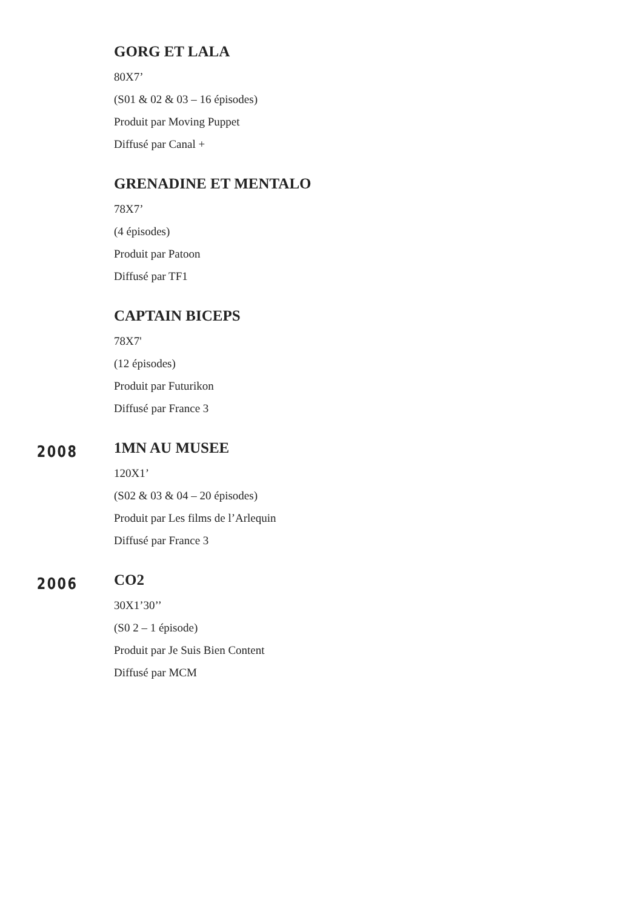GORG ET LALA
80X7’
(S01 & 02 & 03 – 16 épisodes)
Produit par Moving Puppet
Diffusé par Canal +
GRENADINE ET MENTALO
78X7’
(4 épisodes)
Produit par Patoon
Diffusé par TF1
CAPTAIN BICEPS
78X7'
(12 épisodes)
Produit par Futurikon
Diffusé par France 3
2008
1MN AU MUSEE
120X1’
(S02 & 03 & 04 – 20 épisodes)
Produit par Les films de l’Arlequin
Diffusé par France 3
2006
CO2
30X1’30’’
(S0 2 – 1 épisode)
Produit par Je Suis Bien Content
Diffusé par MCM